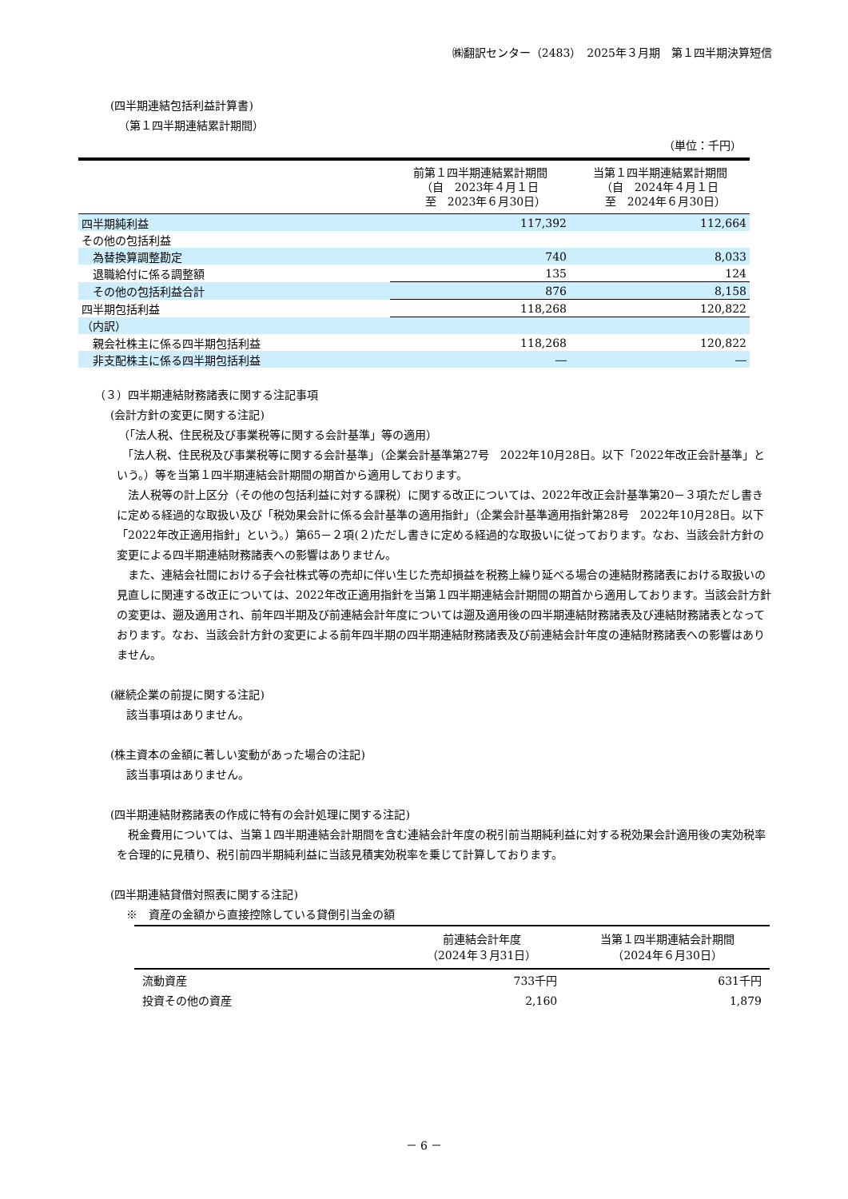㈱翻訳センター（2483）　2025年３月期　第１四半期決算短信
(四半期連結包括利益計算書)
（第１四半期連結累計期間）
（単位：千円）
| | 前第１四半期連結累計期間 （自 2023年４月１日 至 2023年６月30日） | 当第１四半期連結累計期間 （自 2024年４月１日 至 2024年６月30日） |
| --- | --- | --- |
| 四半期純利益 | 117,392 | 112,664 |
| その他の包括利益 | | |
| 為替換算調整勘定 | 740 | 8,033 |
| 退職給付に係る調整額 | 135 | 124 |
| その他の包括利益合計 | 876 | 8,158 |
| 四半期包括利益 | 118,268 | 120,822 |
| （内訳） | | |
| 親会社株主に係る四半期包括利益 | 118,268 | 120,822 |
| 非支配株主に係る四半期包括利益 | ― | ― |
（３）四半期連結財務諸表に関する注記事項
(会計方針の変更に関する注記)
（「法人税、住民税及び事業税等に関する会計基準」等の適用）
　「法人税、住民税及び事業税等に関する会計基準」（企業会計基準第27号　2022年10月28日。以下「2022年改正会計基準」という。）等を当第１四半期連結会計期間の期首から適用しております。
　法人税等の計上区分（その他の包括利益に対する課税）に関する改正については、2022年改正会計基準第20－３項ただし書きに定める経過的な取扱い及び「税効果会計に係る会計基準の適用指針」（企業会計基準適用指針第28号　2022年10月28日。以下「2022年改正適用指針」という。）第65－２項(２)ただし書きに定める経過的な取扱いに従っております。なお、当該会計方針の変更による四半期連結財務諸表への影響はありません。
　また、連結会社間における子会社株式等の売却に伴い生じた売却損益を税務上繰り延べる場合の連結財務諸表における取扱いの見直しに関連する改正については、2022年改正適用指針を当第１四半期連結会計期間の期首から適用しております。当該会計方針の変更は、遡及適用され、前年四半期及び前連結会計年度については遡及適用後の四半期連結財務諸表及び連結財務諸表となっております。なお、当該会計方針の変更による前年四半期の四半期連結財務諸表及び前連結会計年度の連結財務諸表への影響はありません。
(継続企業の前提に関する注記)
該当事項はありません。
(株主資本の金額に著しい変動があった場合の注記)
該当事項はありません。
(四半期連結財務諸表の作成に特有の会計処理に関する注記)
　税金費用については、当第１四半期連結会計期間を含む連結会計年度の税引前当期純利益に対する税効果会計適用後の実効税率を合理的に見積り、税引前四半期純利益に当該見積実効税率を乗じて計算しております。
(四半期連結貸借対照表に関する注記)
※　資産の金額から直接控除している貸倒引当金の額
| | 前連結会計年度 （2024年３月31日） | 当第１四半期連結会計期間 （2024年６月30日） |
| --- | --- | --- |
| 流動資産 | 733千円 | 631千円 |
| 投資その他の資産 | 2,160 | 1,879 |
－ 6 －